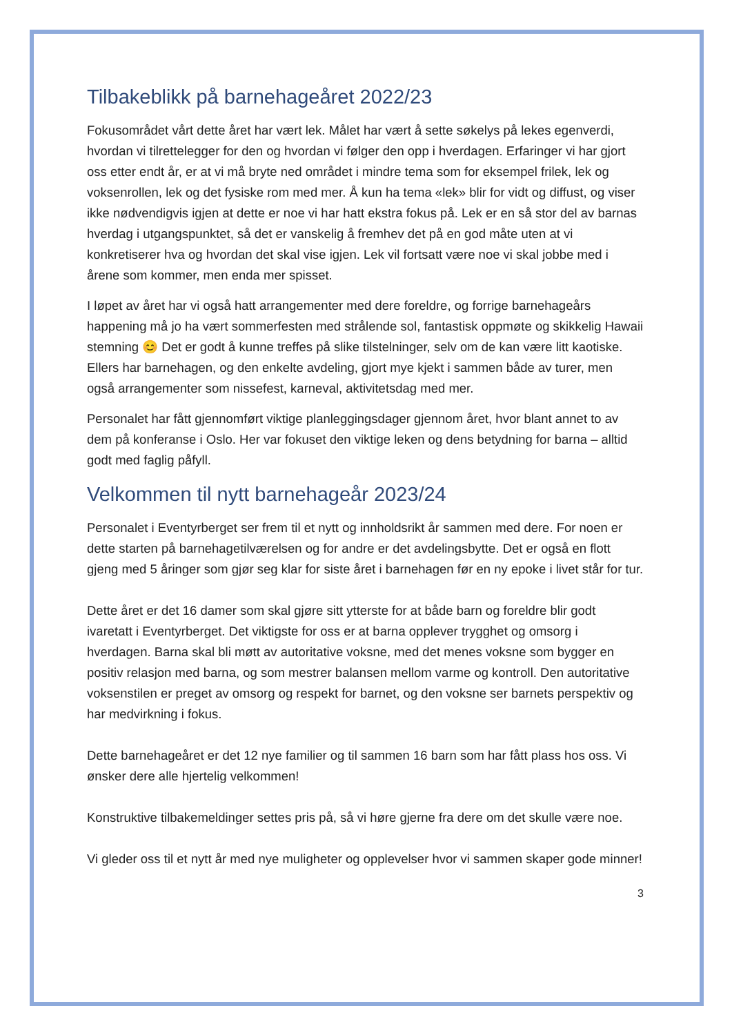Tilbakeblikk på barnehageåret 2022/23
Fokusområdet vårt dette året har vært lek. Målet har vært å sette søkelys på lekes egenverdi, hvordan vi tilrettelegger for den og hvordan vi følger den opp i hverdagen. Erfaringer vi har gjort oss etter endt år, er at vi må bryte ned området i mindre tema som for eksempel frilek, lek og voksenrollen, lek og det fysiske rom med mer. Å kun ha tema «lek» blir for vidt og diffust, og viser ikke nødvendigvis igjen at dette er noe vi har hatt ekstra fokus på. Lek er en så stor del av barnas hverdag i utgangspunktet, så det er vanskelig å fremhev det på en god måte uten at vi konkretiserer hva og hvordan det skal vise igjen. Lek vil fortsatt være noe vi skal jobbe med i årene som kommer, men enda mer spisset.
I løpet av året har vi også hatt arrangementer med dere foreldre, og forrige barnehageårs happening må jo ha vært sommerfesten med strålende sol, fantastisk oppmøte og skikkelig Hawaii stemning 😊 Det er godt å kunne treffes på slike tilstelninger, selv om de kan være litt kaotiske. Ellers har barnehagen, og den enkelte avdeling, gjort mye kjekt i sammen både av turer, men også arrangementer som nissefest, karneval, aktivitetsdag med mer.
Personalet har fått gjennomført viktige planleggingsdager gjennom året, hvor blant annet to av dem på konferanse i Oslo. Her var fokuset den viktige leken og dens betydning for barna – alltid godt med faglig påfyll.
Velkommen til nytt barnehageår 2023/24
Personalet i Eventyrberget ser frem til et nytt og innholdsrikt år sammen med dere. For noen er dette starten på barnehagetilværelsen og for andre er det avdelingsbytte. Det er også en flott gjeng med 5 åringer som gjør seg klar for siste året i barnehagen før en ny epoke i livet står for tur.
Dette året er det 16 damer som skal gjøre sitt ytterste for at både barn og foreldre blir godt ivaretatt i Eventyrberget. Det viktigste for oss er at barna opplever trygghet og omsorg i hverdagen. Barna skal bli møtt av autoritative voksne, med det menes voksne som bygger en positiv relasjon med barna, og som mestrer balansen mellom varme og kontroll. Den autoritative voksenstilen er preget av omsorg og respekt for barnet, og den voksne ser barnets perspektiv og har medvirkning i fokus.
Dette barnehageåret er det 12 nye familier og til sammen 16 barn som har fått plass hos oss. Vi ønsker dere alle hjertelig velkommen!
Konstruktive tilbakemeldinger settes pris på, så vi høre gjerne fra dere om det skulle være noe.
Vi gleder oss til et nytt år med nye muligheter og opplevelser hvor vi sammen skaper gode minner!
3